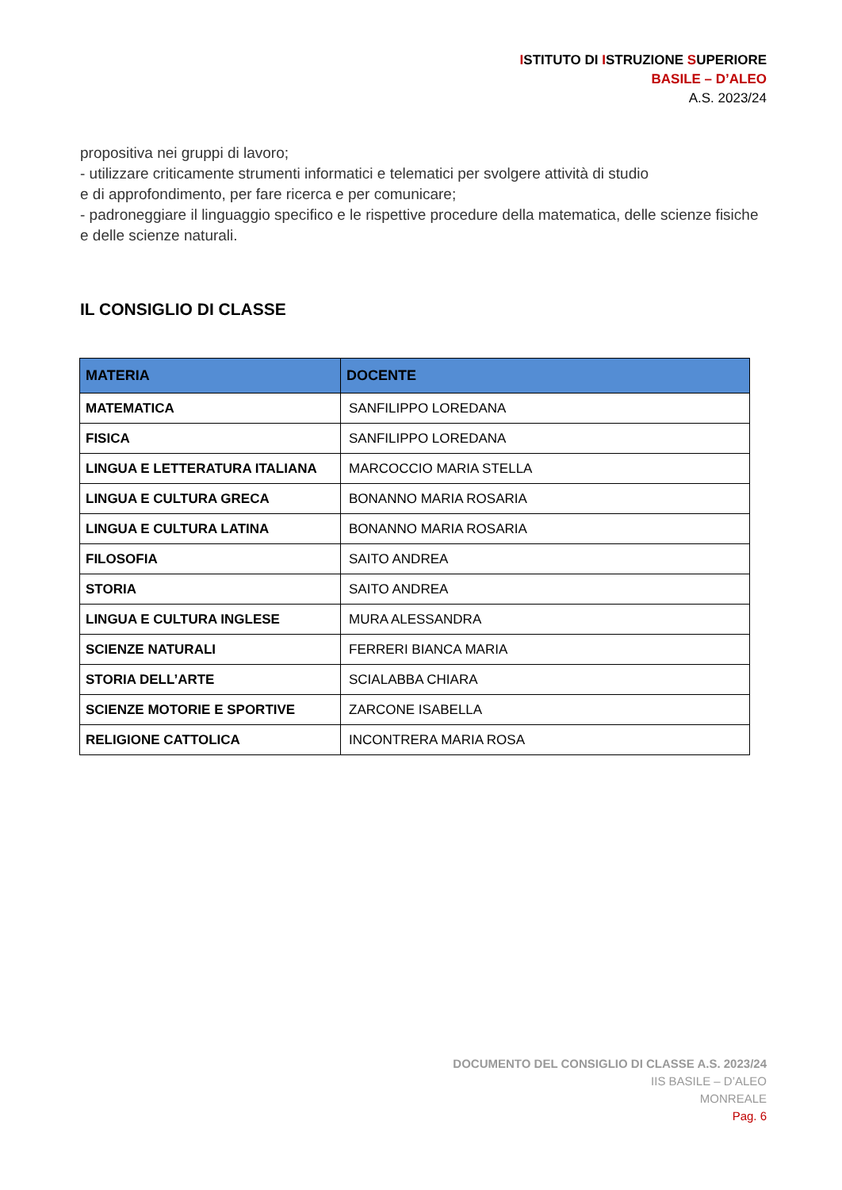ISTITUTO DI ISTRUZIONE SUPERIORE
BASILE – D’ALEO
A.S. 2023/24
propositiva nei gruppi di lavoro;
- utilizzare criticamente strumenti informatici e telematici per svolgere attività di studio
e di approfondimento, per fare ricerca e per comunicare;
- padroneggiare il linguaggio specifico e le rispettive procedure della matematica, delle scienze fisiche e delle scienze naturali.
IL CONSIGLIO DI CLASSE
| MATERIA | DOCENTE |
| --- | --- |
| MATEMATICA | SANFILIPPO LOREDANA |
| FISICA | SANFILIPPO LOREDANA |
| LINGUA E LETTERATURA ITALIANA | MARCOCCIO MARIA STELLA |
| LINGUA E CULTURA GRECA | BONANNO MARIA ROSARIA |
| LINGUA E CULTURA LATINA | BONANNO MARIA ROSARIA |
| FILOSOFIA | SAITO ANDREA |
| STORIA | SAITO ANDREA |
| LINGUA E CULTURA INGLESE | MURA ALESSANDRA |
| SCIENZE NATURALI | FERRERI BIANCA MARIA |
| STORIA DELL’ARTE | SCIALABBA CHIARA |
| SCIENZE MOTORIE E SPORTIVE | ZARCONE ISABELLA |
| RELIGIONE CATTOLICA | INCONTRERA MARIA ROSA |
DOCUMENTO DEL CONSIGLIO DI CLASSE A.S. 2023/24
IIS BASILE – D’ALEO
MONREALE
Pag. 6